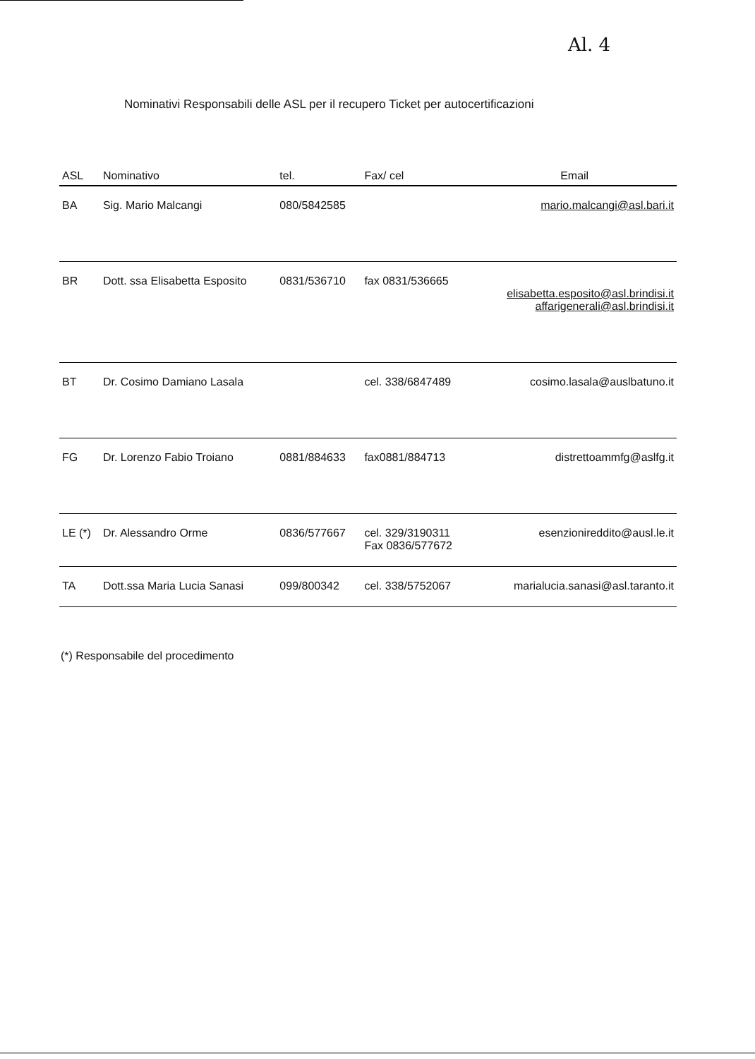Al. 4
Nominativi Responsabili delle ASL per il recupero Ticket per autocertificazioni
| ASL | Nominativo | tel. | Fax/ cel | Email |
| --- | --- | --- | --- | --- |
| BA | Sig. Mario Malcangi | 080/5842585 | | mario.malcangi@asl.bari.it |
| BR | Dott. ssa Elisabetta Esposito | 0831/536710 | fax 0831/536665 | elisabetta.esposito@asl.brindisi.it affarigenerali@asl.brindisi.it |
| BT | Dr. Cosimo Damiano Lasala | | cel. 338/6847489 | cosimo.lasala@auslbatuno.it |
| FG | Dr. Lorenzo Fabio Troiano | 0881/884633 | fax0881/884713 | distrettoammfg@aslfg.it |
| LE (*) | Dr. Alessandro Orme | 0836/577667 | cel. 329/3190311 Fax 0836/577672 | esenzionireddito@ausl.le.it |
| TA | Dott.ssa Maria Lucia Sanasi | 099/800342 | cel. 338/5752067 | marialucia.sanasi@asl.taranto.it |
(*) Responsabile del procedimento